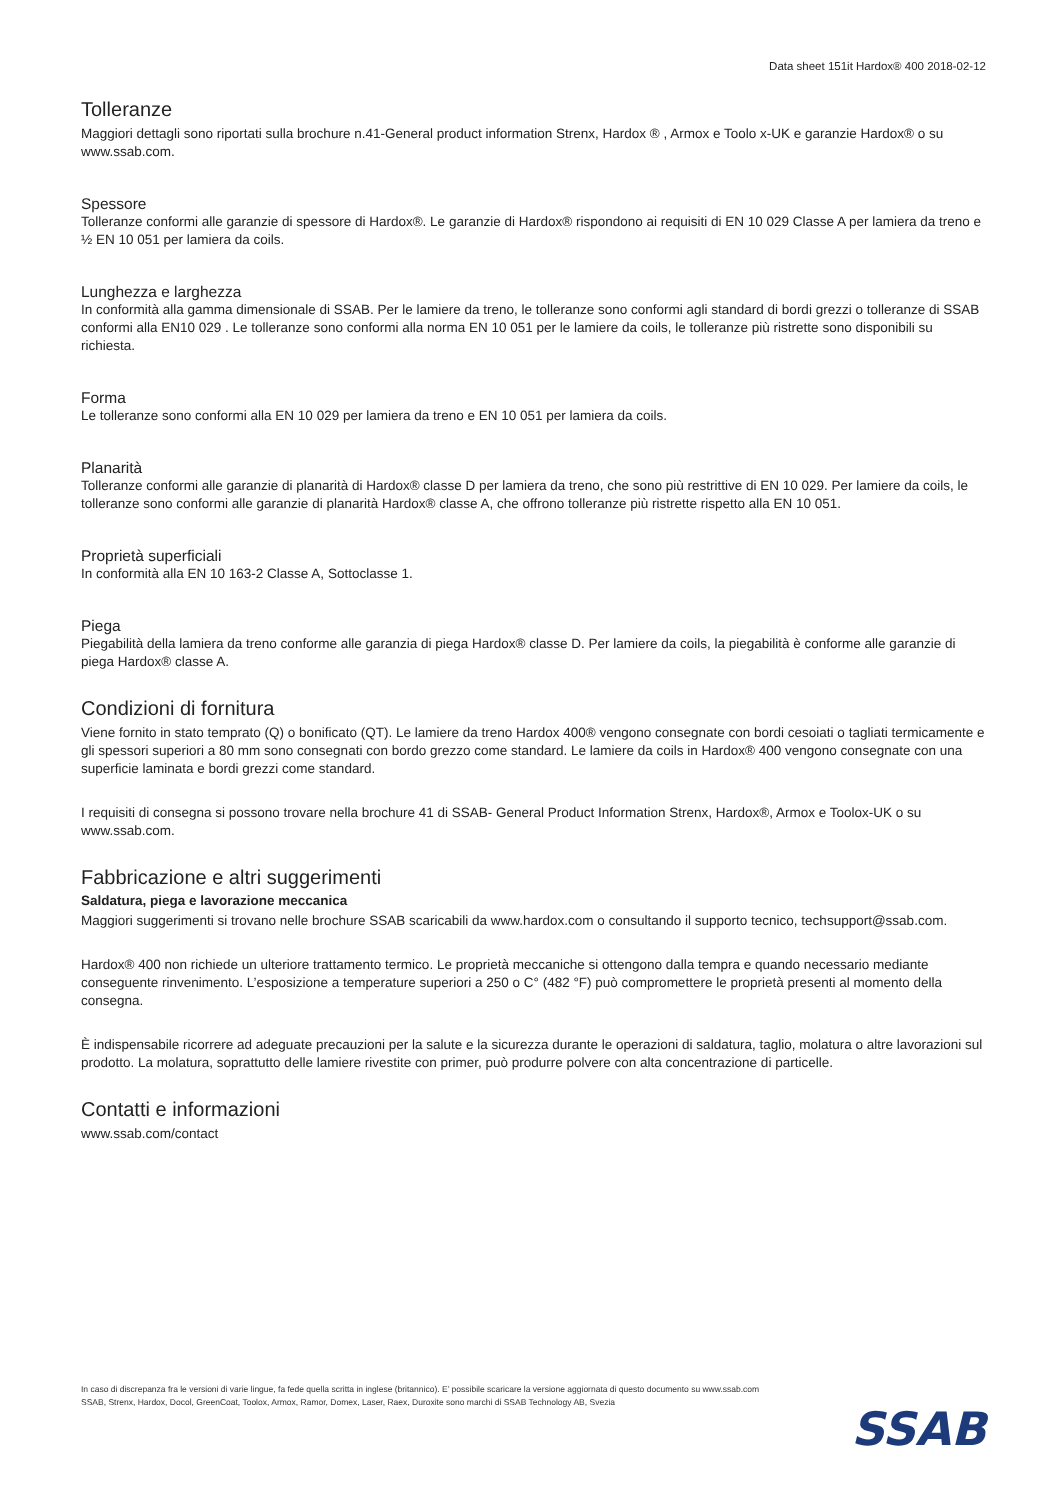Data sheet 151it Hardox® 400 2018-02-12
Tolleranze
Maggiori dettagli sono riportati sulla brochure n.41-General product information Strenx, Hardox ® , Armox e Toolo x-UK e garanzie Hardox® o su www.ssab.com.
Spessore
Tolleranze conformi alle garanzie di spessore di Hardox®. Le garanzie di Hardox® rispondono ai requisiti di EN 10 029 Classe A per lamiera da treno e ½ EN 10 051 per lamiera da coils.
Lunghezza e larghezza
In conformità alla gamma dimensionale di SSAB. Per le lamiere da treno, le tolleranze sono conformi agli standard di bordi grezzi o tolleranze di SSAB conformi alla EN10 029 . Le tolleranze sono conformi alla norma EN 10 051 per le lamiere da coils, le tolleranze più ristrette sono disponibili su richiesta.
Forma
Le tolleranze sono conformi alla EN 10 029 per lamiera da treno e EN 10 051 per lamiera da coils.
Planarità
Tolleranze conformi alle garanzie di planarità di Hardox® classe D per lamiera da treno, che sono più restrittive di EN 10 029. Per lamiere da coils, le tolleranze sono conformi alle garanzie di planarità Hardox® classe A, che offrono tolleranze più ristrette rispetto alla EN 10 051.
Proprietà superficiali
In conformità alla EN 10 163-2 Classe A, Sottoclasse 1.
Piega
Piegabilità della lamiera da treno conforme alle garanzia di piega Hardox® classe D. Per lamiere da coils, la piegabilità è conforme alle garanzie di piega Hardox® classe A.
Condizioni di fornitura
Viene fornito in stato temprato (Q) o bonificato (QT). Le lamiere da treno Hardox 400® vengono consegnate con bordi cesoiati o tagliati termicamente e gli spessori superiori a 80 mm sono consegnati con bordo grezzo come standard. Le lamiere da coils in Hardox® 400 vengono consegnate con una superficie laminata e bordi grezzi come standard.
I requisiti di consegna si possono trovare nella brochure 41 di SSAB- General Product Information Strenx, Hardox®, Armox e Toolox-UK o su www.ssab.com.
Fabbricazione e altri suggerimenti
Saldatura, piega e lavorazione meccanica
Maggiori suggerimenti si trovano nelle brochure SSAB scaricabili da www.hardox.com o consultando il supporto tecnico, techsupport@ssab.com.
Hardox® 400 non richiede un ulteriore trattamento termico. Le proprietà meccaniche si ottengono dalla tempra e quando necessario mediante conseguente rinvenimento. L’esposizione a temperature superiori a 250 o C° (482 °F) può compromettere le proprietà presenti al momento della consegna.
È indispensabile ricorrere ad adeguate precauzioni per la salute e la sicurezza durante le operazioni di saldatura, taglio, molatura o altre lavorazioni sul prodotto. La molatura, soprattutto delle lamiere rivestite con primer, può produrre polvere con alta concentrazione di particelle.
Contatti e informazioni
www.ssab.com/contact
In caso di discrepanza fra le versioni di varie lingue, fa fede quella scritta in inglese (britannico). E’ possibile scaricare la versione aggiornata di questo documento su www.ssab.com
SSAB, Strenx, Hardox, Docol, GreenCoat, Toolox, Armox, Ramor, Domex, Laser, Raex, Duroxite sono marchi di SSAB Technology AB, Svezia
SSAB